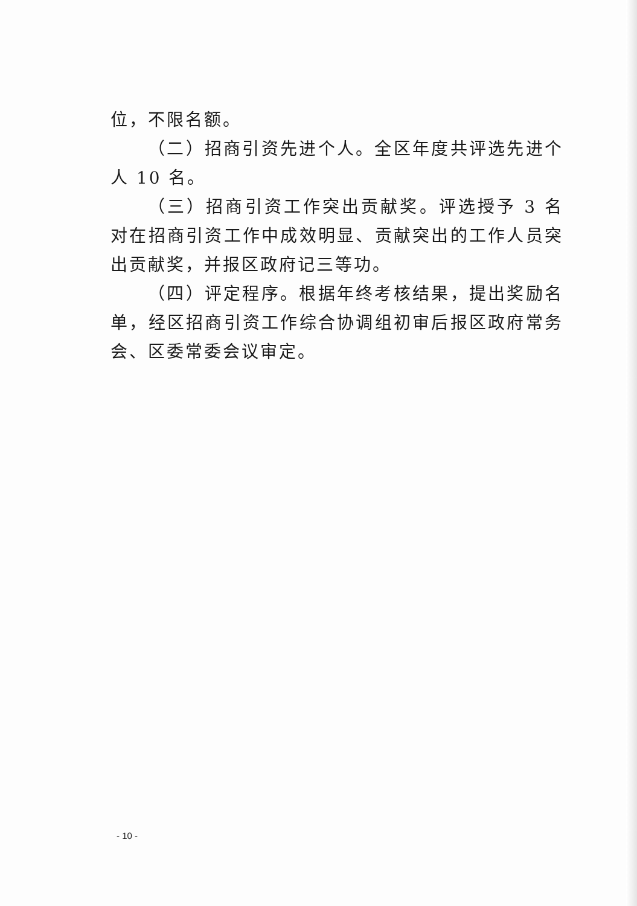位，不限名额。
（二）招商引资先进个人。全区年度共评选先进个人 10 名。
（三）招商引资工作突出贡献奖。评选授予 3 名对在招商引资工作中成效明显、贡献突出的工作人员突出贡献奖，并报区政府记三等功。
（四）评定程序。根据年终考核结果，提出奖励名单，经区招商引资工作综合协调组初审后报区政府常务会、区委常委会议审定。
- 10 -